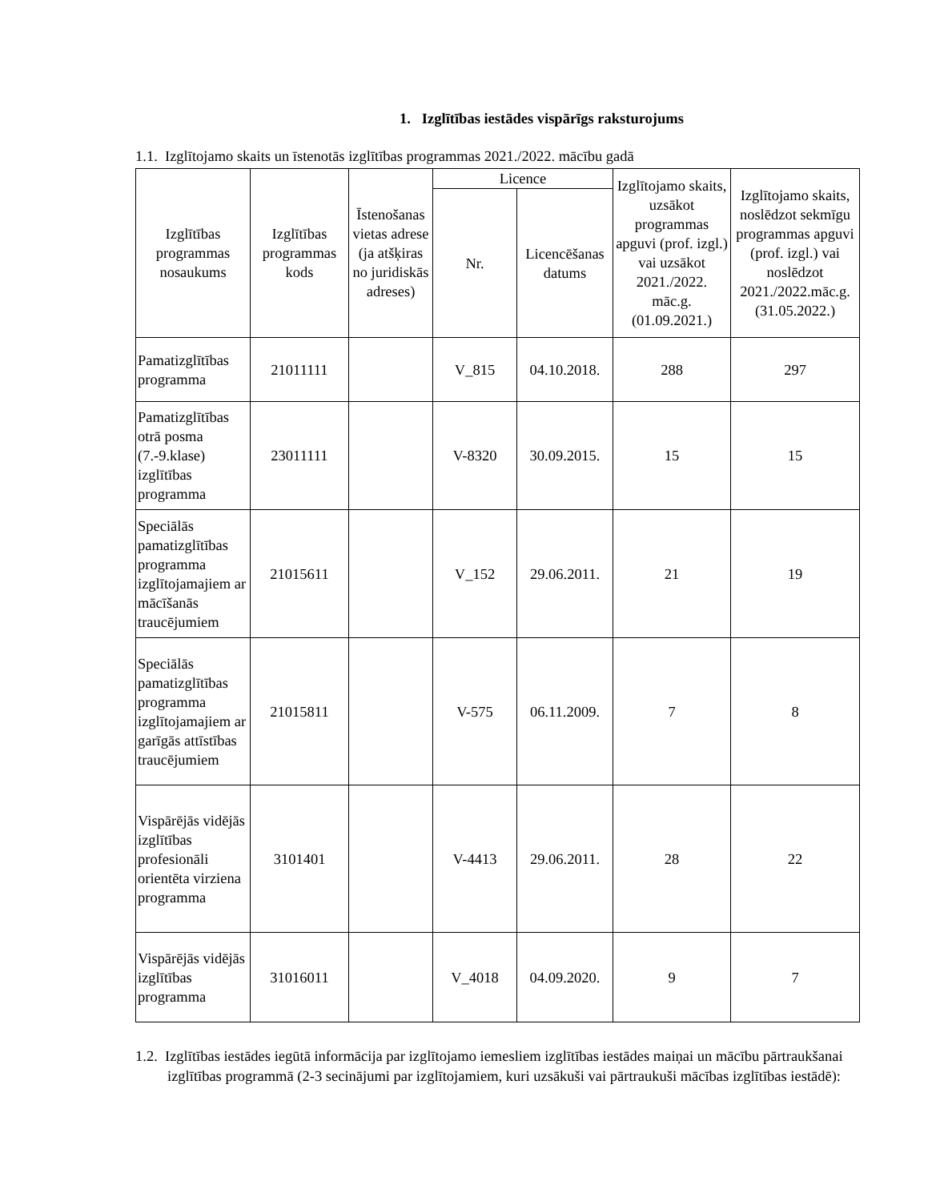1. Izglītības iestādes vispārīgs raksturojums
1.1. Izglītojamo skaits un īstenotās izglītības programmas 2021./2022. mācību gadā
| Izglītības programmas nosaukums | Izglītības programmas kods | Īstenošanas vietas adrese (ja atšķiras no juridiskās adreses) | Licence | | Izglītojamo skaits, uzsākot programmas apguvi (prof. izgl.) vai uzsākot 2021./2022. māc.g. (01.09.2021.) | Izglītojamo skaits, noslēdzot sekmīgu programmas apguvi (prof. izgl.) vai noslēdzot 2021./2022.māc.g. (31.05.2022.) |
| --- | --- | --- | --- | --- | --- | --- |
| | | | Nr. | Licencēšanas datums | | |
| Pamatizglītības programma | 21011111 | | V_815 | 04.10.2018. | 288 | 297 |
| Pamatizglītības otrā posma (7.-9.klase) izglītības programma | 23011111 | | V-8320 | 30.09.2015. | 15 | 15 |
| Speciālās pamatizglītības programma izglītojamajiem ar mācīšanās traucējumiem | 21015611 | | V_152 | 29.06.2011. | 21 | 19 |
| Speciālās pamatizglītības programma izglītojamajiem ar garīgās attīstības traucējumiem | 21015811 | | V-575 | 06.11.2009. | 7 | 8 |
| Vispārējās vidējās izglītības profesionāli orientēta virziena programma | 3101401 | | V-4413 | 29.06.2011. | 28 | 22 |
| Vispārējās vidējās izglītības programma | 31016011 | | V_4018 | 04.09.2020. | 9 | 7 |
1.2. Izglītības iestādes iegūtā informācija par izglītojamo iemesliem izglītības iestādes maiņai un mācību pārtraukšanai izglītības programmā (2-3 secinājumi par izglītojamiem, kuri uzsākuši vai pārtraukuši mācības izglītības iestādē):